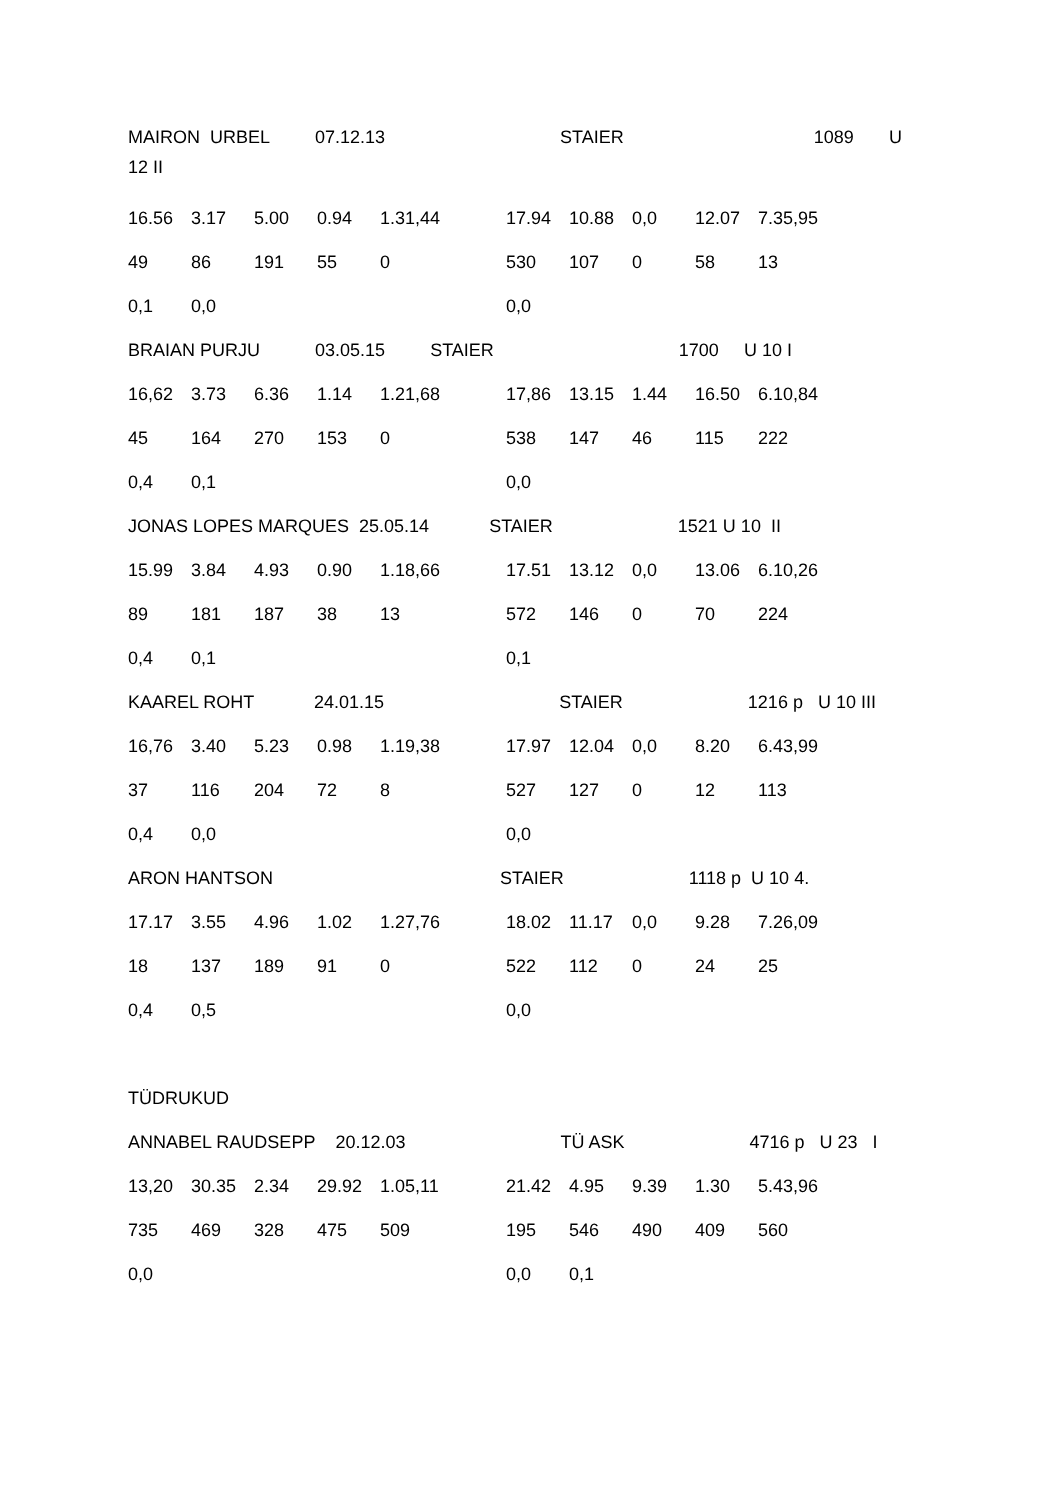MAIRON URBEL 07.12.13 STAIER 1089 U
12 II
16.56 3.17 5.00 0.94 1.31,44 17.94 10.88 0,0 12.07 7.35,95
49 86 191 55 0 530 107 0 58 13
0,1 0,0 0,0
BRAIAN PURJU 03.05.15 STAIER 1700 U 10 I
16,62 3.73 6.36 1.14 1.21,68 17,86 13.15 1.44 16.50 6.10,84
45 164 270 153 0 538 147 46 115 222
0,4 0,1 0,0
JONAS LOPES MARQUES 25.05.14 STAIER 1521 U 10 II
15.99 3.84 4.93 0.90 1.18,66 17.51 13.12 0,0 13.06 6.10,26
89 181 187 38 13 572 146 0 70 224
0,4 0,1 0,1
KAAREL ROHT 24.01.15 STAIER 1216 p U 10 III
16,76 3.40 5.23 0.98 1.19,38 17.97 12.04 0,0 8.20 6.43,99
37 116 204 72 8 527 127 0 12 113
0,4 0,0 0,0
ARON HANTSON STAIER 1118 p U 10 4.
17.17 3.55 4.96 1.02 1.27,76 18.02 11.17 0,0 9.28 7.26,09
18 137 189 91 0 522 112 0 24 25
0,4 0,5 0,0
TÜDRUKUD
ANNABEL RAUDSEPP 20.12.03 TÜ ASK 4716 p U 23 I
13,20 30.35 2.34 29.92 1.05,11 21.42 4.95 9.39 1.30 5.43,96
735 469 328 475 509 195 546 490 409 560
0,0 0,0 0,1